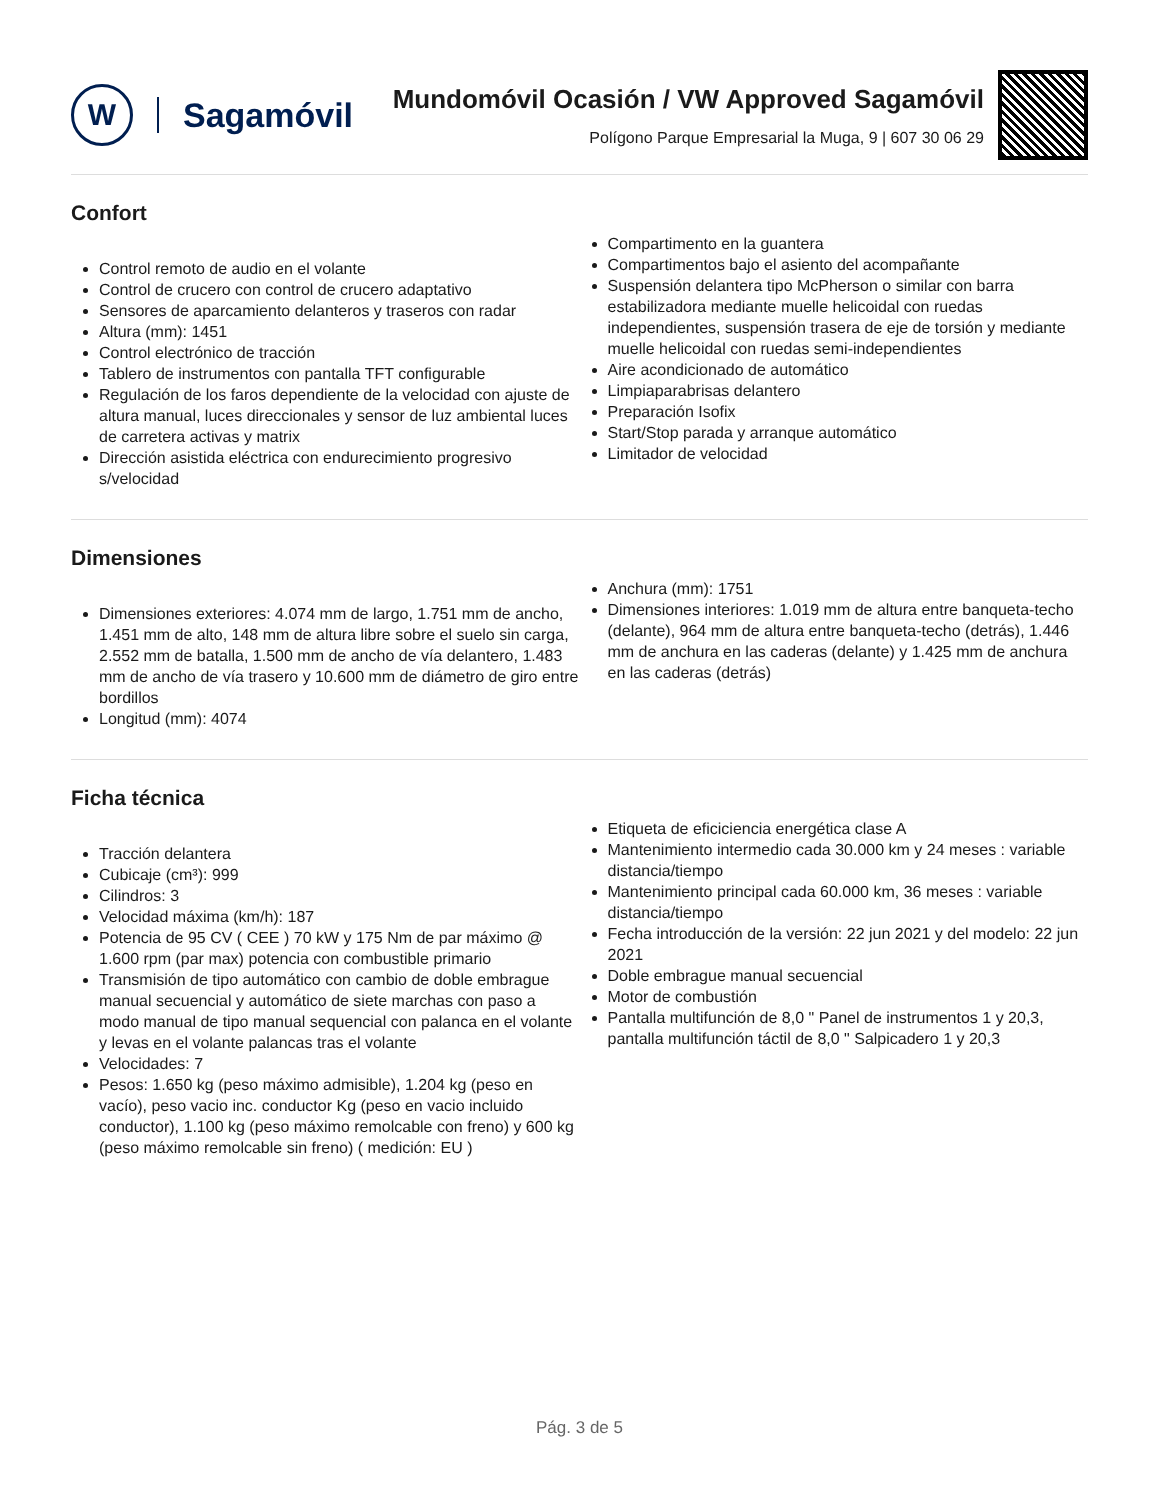W
Sagamóvil
Mundomóvil Ocasión / VW Approved Sagamóvil
Polígono Parque Empresarial la Muga, 9 | 607 30 06 29
Confort
Control remoto de audio en el volante
Control de crucero con control de crucero adaptativo
Sensores de aparcamiento delanteros y traseros con radar
Altura (mm): 1451
Control electrónico de tracción
Tablero de instrumentos con pantalla TFT configurable
Regulación de los faros dependiente de la velocidad con ajuste de altura manual, luces direccionales y sensor de luz ambiental luces de carretera activas y matrix
Dirección asistida eléctrica con endurecimiento progresivo s/velocidad
Compartimento en la guantera
Compartimentos bajo el asiento del acompañante
Suspensión delantera tipo McPherson o similar con barra estabilizadora mediante muelle helicoidal con ruedas independientes, suspensión trasera de eje de torsión y mediante muelle helicoidal con ruedas semi-independientes
Aire acondicionado de automático
Limpiaparabrisas delantero
Preparación Isofix
Start/Stop parada y arranque automático
Limitador de velocidad
Dimensiones
Dimensiones exteriores: 4.074 mm de largo, 1.751 mm de ancho, 1.451 mm de alto, 148 mm de altura libre sobre el suelo sin carga, 2.552 mm de batalla, 1.500 mm de ancho de vía delantero, 1.483 mm de ancho de vía trasero y 10.600 mm de diámetro de giro entre bordillos
Longitud (mm): 4074
Anchura (mm): 1751
Dimensiones interiores: 1.019 mm de altura entre banqueta-techo (delante), 964 mm de altura entre banqueta-techo (detrás), 1.446 mm de anchura en las caderas (delante) y 1.425 mm de anchura en las caderas (detrás)
Ficha técnica
Tracción delantera
Cubicaje (cm³): 999
Cilindros: 3
Velocidad máxima (km/h): 187
Potencia de 95 CV ( CEE ) 70 kW y 175 Nm de par máximo @ 1.600 rpm (par max) potencia con combustible primario
Transmisión de tipo automático con cambio de doble embrague manual secuencial y automático de siete marchas con paso a modo manual de tipo manual sequencial con palanca en el volante y levas en el volante palancas tras el volante
Velocidades: 7
Pesos: 1.650 kg (peso máximo admisible), 1.204 kg (peso en vacío), peso vacio inc. conductor Kg (peso en vacio incluido conductor), 1.100 kg (peso máximo remolcable con freno) y 600 kg (peso máximo remolcable sin freno) ( medición: EU )
Etiqueta de eficiciencia energética clase A
Mantenimiento intermedio cada 30.000 km y 24 meses : variable distancia/tiempo
Mantenimiento principal cada 60.000 km, 36 meses : variable distancia/tiempo
Fecha introducción de la versión: 22 jun 2021 y del modelo: 22 jun 2021
Doble embrague manual secuencial
Motor de combustión
Pantalla multifunción de 8,0 " Panel de instrumentos 1 y 20,3, pantalla multifunción táctil de 8,0 " Salpicadero 1 y 20,3
Pág. 3 de 5